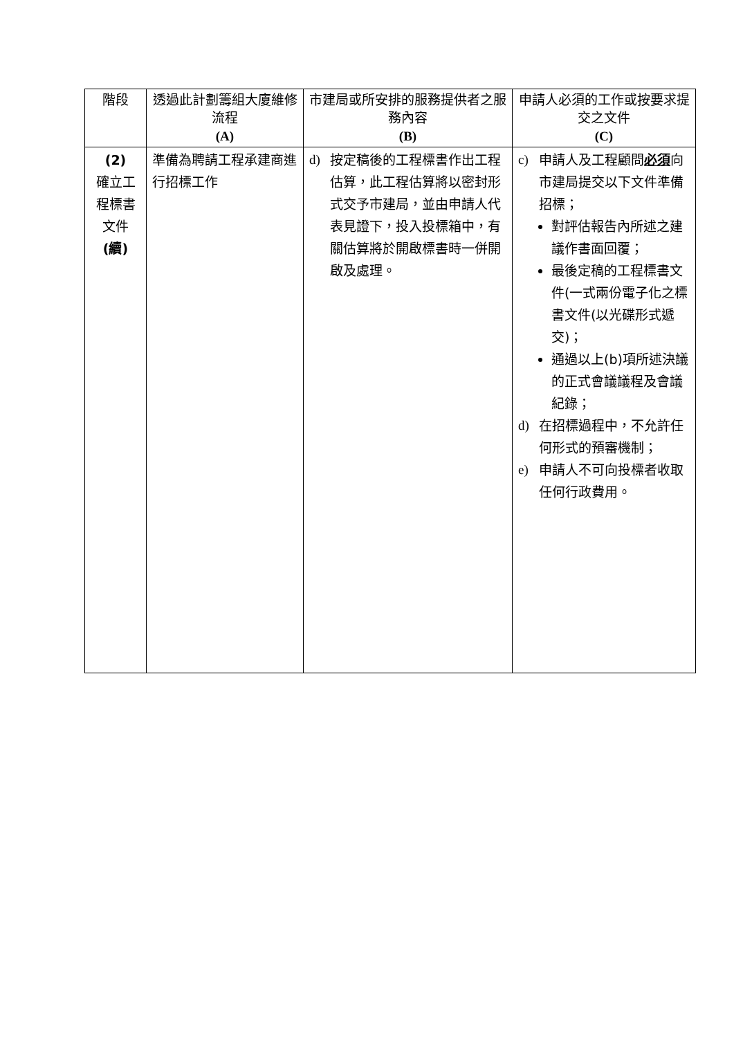| 階段 | 透過此計劃籌組大廈維修流程 (A) | 市建局或所安排的服務提供者之服務內容 (B) | 申請人必須的工作或按要求提交之文件 (C) |
| --- | --- | --- | --- |
| (2) 確立工程標書文件 (續) | 準備為聘請工程承建商進行招標工作 | d) 按定稿後的工程標書作出工程估算，此工程估算將以密封形式交予市建局，並由申請人代表見證下，投入投標箱中，有關估算將於開啟標書時一併開啟及處理。 | c) 申請人及工程顧問 必須 向市建局提交以下文件準備招標； 對評估報告內所述之建議作書面回覆； 最後定稿的工程標書文件(一式兩份電子化之標書文件(以光碟形式遞交)； 通過以上(b)項所述決議的正式會議議程及會議紀錄； d) 在招標過程中，不允許任何形式的預審機制； e) 申請人不可向投標者收取任何行政費用。 |